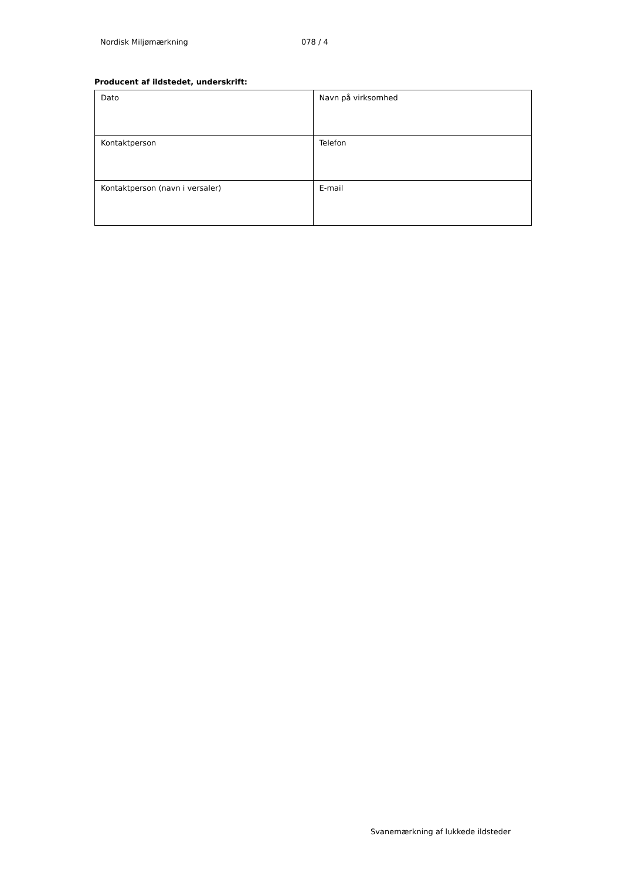Nordisk Miljømærkning 078 / 4
Producent af ildstedet, underskrift:
| Dato | Navn på virksomhed |
| Kontaktperson | Telefon |
| Kontaktperson (navn i versaler) | E-mail |
Svanemærkning af lukkede ildsteder